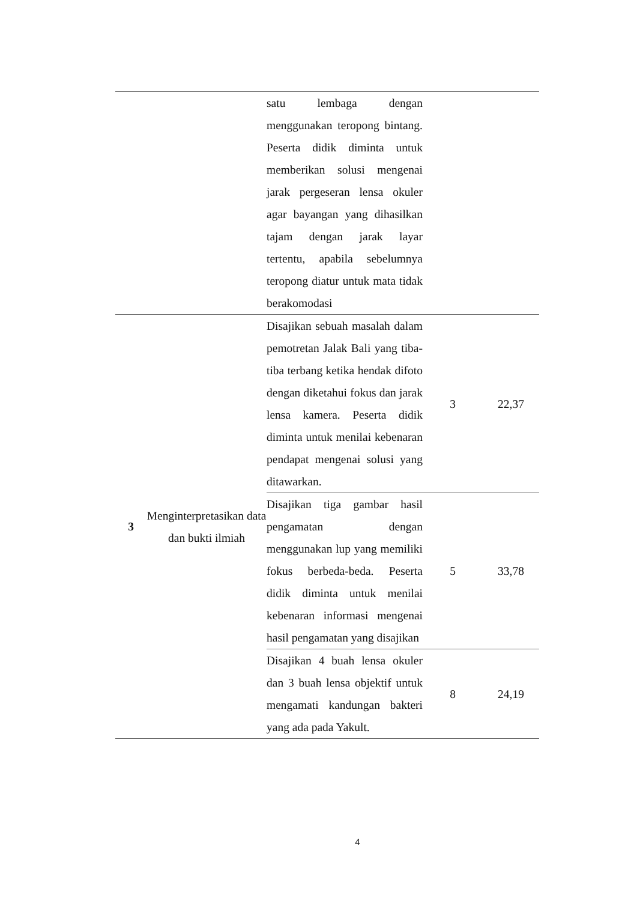| | | satu lembaga dengan menggunakan teropong bintang. Peserta didik diminta untuk memberikan solusi mengenai jarak pergeseran lensa okuler agar bayangan yang dihasilkan tajam dengan jarak layar tertentu, apabila sebelumnya teropong diatur untuk mata tidak berakomodasi | | |
| 3 | Menginterpretasikan data dan bukti ilmiah | Disajikan sebuah masalah dalam pemotretan Jalak Bali yang tiba-tiba terbang ketika hendak difoto dengan diketahui fokus dan jarak lensa kamera. Peserta didik diminta untuk menilai kebenaran pendapat mengenai solusi yang ditawarkan. | 3 | 22,37 |
| | | Disajikan tiga gambar hasil pengamatan dengan menggunakan lup yang memiliki fokus berbeda-beda. Peserta didik diminta untuk menilai kebenaran informasi mengenai hasil pengamatan yang disajikan | 5 | 33,78 |
| | | Disajikan 4 buah lensa okuler dan 3 buah lensa objektif untuk mengamati kandungan bakteri yang ada pada Yakult. | 8 | 24,19 |
4